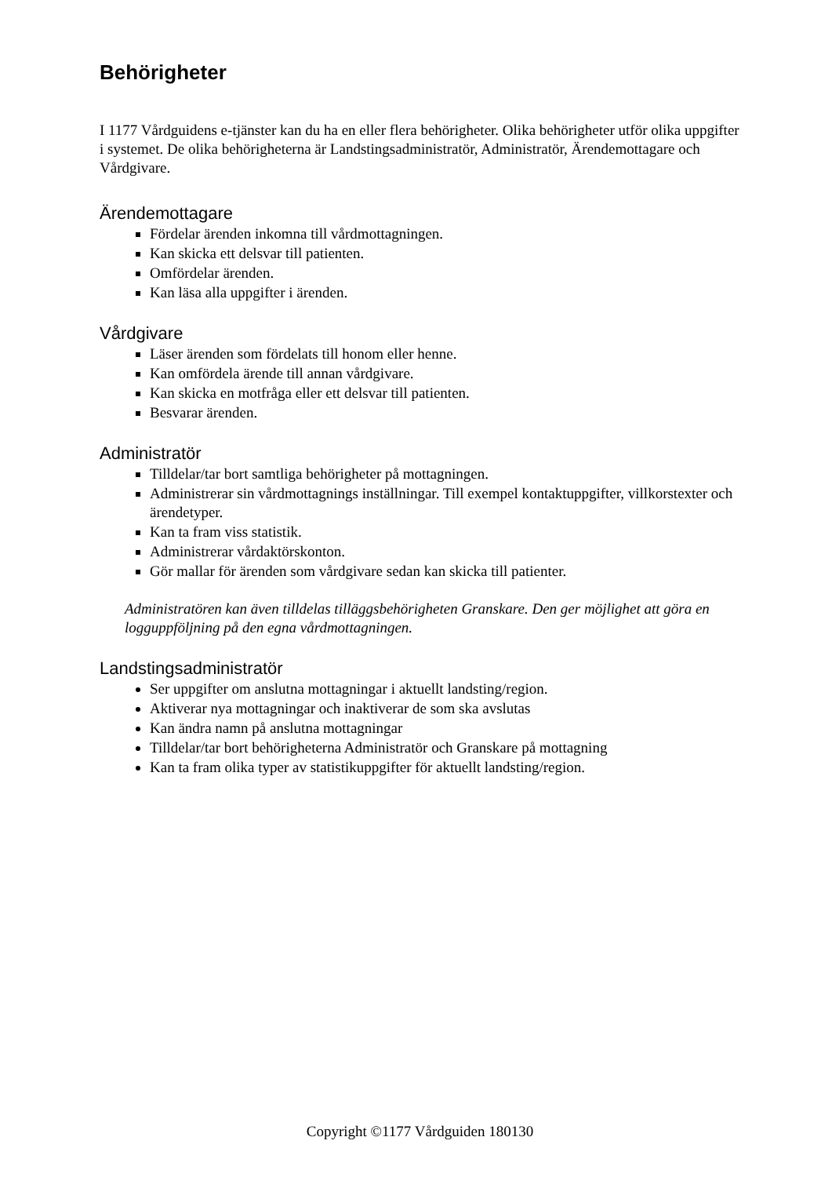Behörigheter
I 1177 Vårdguidens e-tjänster kan du ha en eller flera behörigheter. Olika behörigheter utför olika uppgifter i systemet. De olika behörigheterna är Landstingsadministratör, Administratör, Ärendemottagare och Vårdgivare.
Ärendemottagare
Fördelar ärenden inkomna till vårdmottagningen.
Kan skicka ett delsvar till patienten.
Omfördelar ärenden.
Kan läsa alla uppgifter i ärenden.
Vårdgivare
Läser ärenden som fördelats till honom eller henne.
Kan omfördela ärende till annan vårdgivare.
Kan skicka en motfråga eller ett delsvar till patienten.
Besvarar ärenden.
Administratör
Tilldelar/tar bort samtliga behörigheter på mottagningen.
Administrerar sin vårdmottagnings inställningar. Till exempel kontaktuppgifter, villkorstexter och ärendetyper.
Kan ta fram viss statistik.
Administrerar vårdaktörskonton.
Gör mallar för ärenden som vårdgivare sedan kan skicka till patienter.
Administratören kan även tilldelas tilläggsbehörigheten Granskare. Den ger möjlighet att göra en logguppföljning på den egna vårdmottagningen.
Landstingsadministratör
Ser uppgifter om anslutna mottagningar i aktuellt landsting/region.
Aktiverar nya mottagningar och inaktiverar de som ska avslutas
Kan ändra namn på anslutna mottagningar
Tilldelar/tar bort behörigheterna Administratör och Granskare på mottagning
Kan ta fram olika typer av statistikuppgifter för aktuellt landsting/region.
Copyright ©1177 Vårdguiden 180130